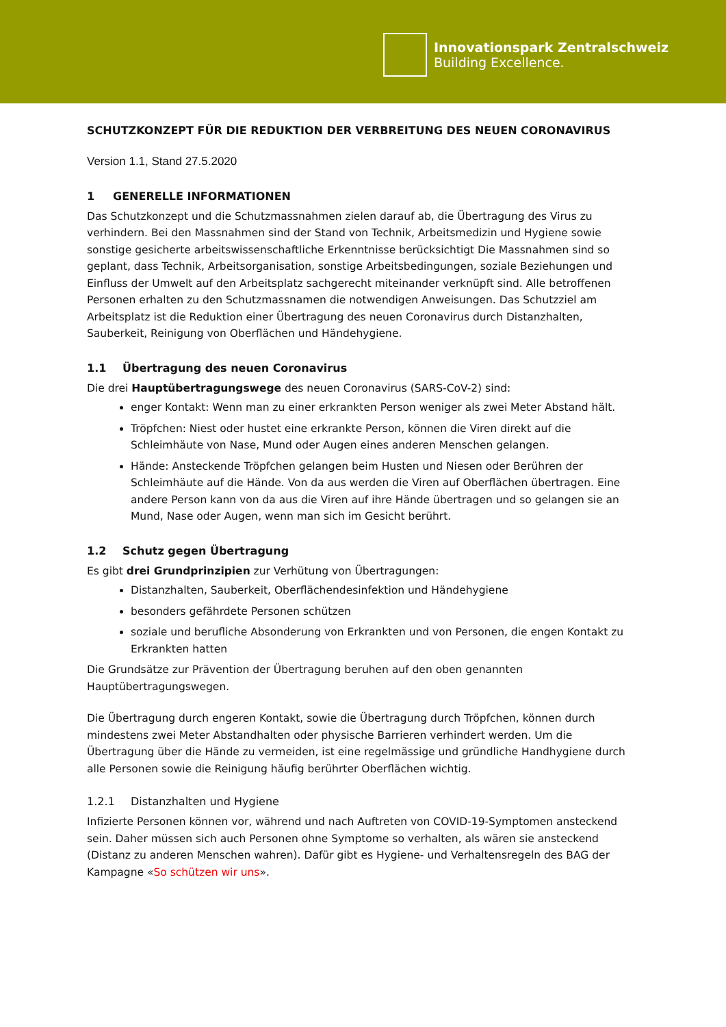Innovationspark Zentralschweiz
Building Excellence.
SCHUTZKONZEPT FÜR DIE REDUKTION DER VERBREITUNG DES NEUEN CORONAVIRUS
Version 1.1, Stand 27.5.2020
1 GENERELLE INFORMATIONEN
Das Schutzkonzept und die Schutzmassnahmen zielen darauf ab, die Übertragung des Virus zu verhindern. Bei den Massnahmen sind der Stand von Technik, Arbeitsmedizin und Hygiene sowie sonstige gesicherte arbeitswissenschaftliche Erkenntnisse berücksichtigt Die Massnahmen sind so geplant, dass Technik, Arbeitsorganisation, sonstige Arbeitsbedingungen, soziale Beziehungen und Einfluss der Umwelt auf den Arbeitsplatz sachgerecht miteinander verknüpft sind. Alle betroffenen Personen erhalten zu den Schutzmassnamen die notwendigen Anweisungen. Das Schutzziel am Arbeitsplatz ist die Reduktion einer Übertragung des neuen Coronavirus durch Distanzhalten, Sauberkeit, Reinigung von Oberflächen und Händehygiene.
1.1 Übertragung des neuen Coronavirus
Die drei Hauptübertragungswege des neuen Coronavirus (SARS-CoV-2) sind:
enger Kontakt: Wenn man zu einer erkrankten Person weniger als zwei Meter Abstand hält.
Tröpfchen: Niest oder hustet eine erkrankte Person, können die Viren direkt auf die Schleimhäute von Nase, Mund oder Augen eines anderen Menschen gelangen.
Hände: Ansteckende Tröpfchen gelangen beim Husten und Niesen oder Berühren der Schleimhäute auf die Hände. Von da aus werden die Viren auf Oberflächen übertragen. Eine andere Person kann von da aus die Viren auf ihre Hände übertragen und so gelangen sie an Mund, Nase oder Augen, wenn man sich im Gesicht berührt.
1.2 Schutz gegen Übertragung
Es gibt drei Grundprinzipien zur Verhütung von Übertragungen:
Distanzhalten, Sauberkeit, Oberflächendesinfektion und Händehygiene
besonders gefährdete Personen schützen
soziale und berufliche Absonderung von Erkrankten und von Personen, die engen Kontakt zu Erkrankten hatten
Die Grundsätze zur Prävention der Übertragung beruhen auf den oben genannten Hauptübertragungswegen.
Die Übertragung durch engeren Kontakt, sowie die Übertragung durch Tröpfchen, können durch mindestens zwei Meter Abstandhalten oder physische Barrieren verhindert werden. Um die Übertragung über die Hände zu vermeiden, ist eine regelmässige und gründliche Handhygiene durch alle Personen sowie die Reinigung häufig berührter Oberflächen wichtig.
1.2.1 Distanzhalten und Hygiene
Infizierte Personen können vor, während und nach Auftreten von COVID-19-Symptomen ansteckend sein. Daher müssen sich auch Personen ohne Symptome so verhalten, als wären sie ansteckend (Distanz zu anderen Menschen wahren). Dafür gibt es Hygiene- und Verhaltensregeln des BAG der Kampagne «So schützen wir uns».